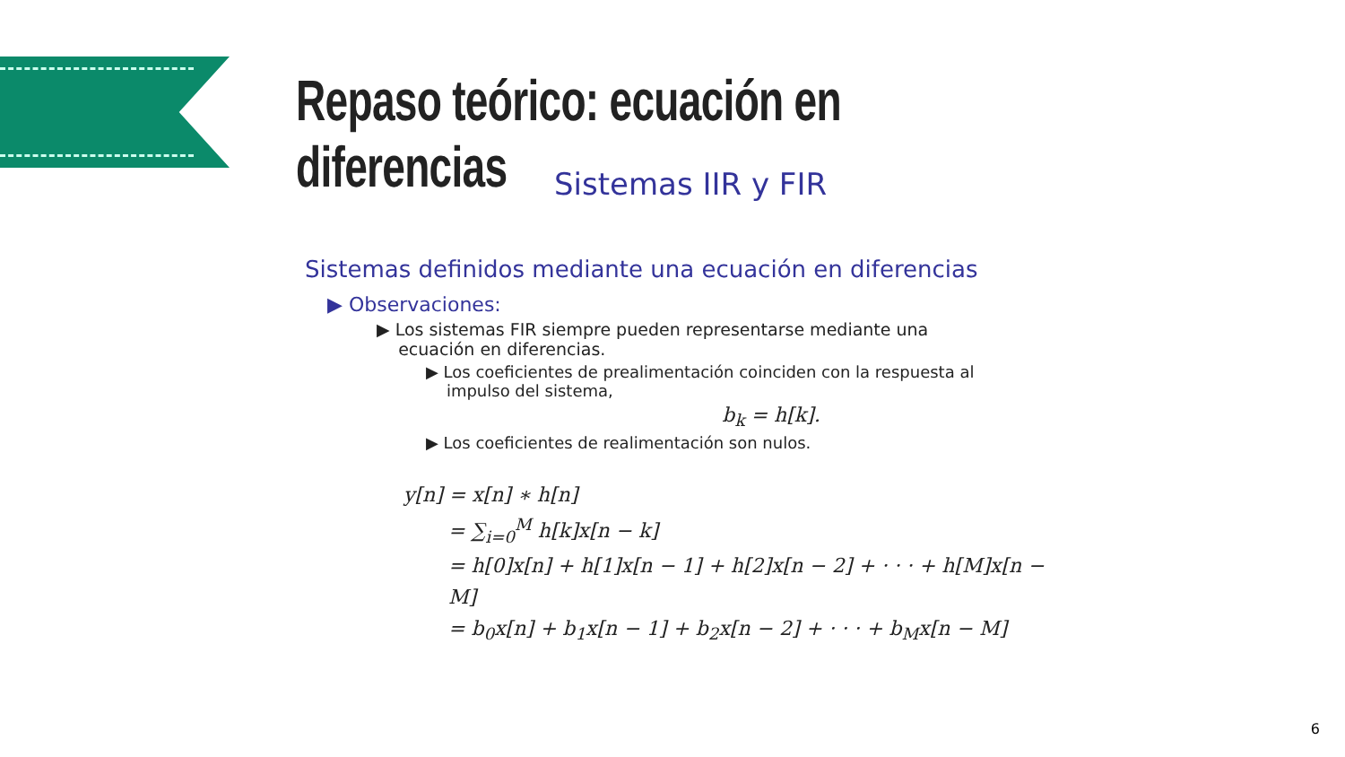Repaso teórico: ecuación en diferencias
Sistemas IIR y FIR
Sistemas definidos mediante una ecuación en diferencias
▶ Observaciones:
▶ Los sistemas FIR siempre pueden representarse mediante una
ecuación en diferencias.
▶ Los coeficientes de prealimentación coinciden con la respuesta al
impulso del sistema,
b<sub>k</sub> = h[k].
▶ Los coeficientes de realimentación son nulos.
y[n] = x[n] ∗ h[n]
= ∑<sub>i=0</sub><sup>M</sup> h[k]x[n − k]
= h[0]x[n] + h[1]x[n − 1] + h[2]x[n − 2] + · · · + h[M]x[n − M]
= b<sub>0</sub>x[n] + b<sub>1</sub>x[n − 1] + b<sub>2</sub>x[n − 2] + · · · + b<sub>M</sub>x[n − M]
6